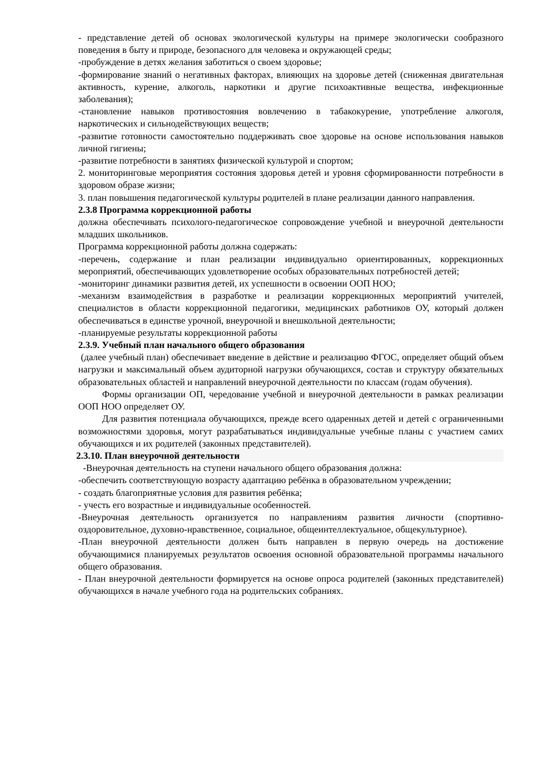- представление детей об основах экологической культуры на примере экологически сообразного поведения в быту и природе, безопасного для человека и окружающей среды;
-пробуждение в детях желания заботиться о своем здоровье;
-формирование знаний о негативных факторах, влияющих на здоровье детей (сниженная двигательная активность, курение, алкоголь, наркотики и другие психоактивные вещества, инфекционные заболевания);
-становление навыков противостояния вовлечению в табакокурение, употребление алкоголя, наркотических и сильнодействующих веществ;
-развитие готовности самостоятельно поддерживать свое здоровье на основе использования навыков личной гигиены;
-развитие потребности в занятиях физической культурой и спортом;
2. мониторинговые мероприятия состояния здоровья детей и уровня сформированности потребности в здоровом образе жизни;
3. план повышения педагогической культуры родителей в плане реализации данного направления.
2.3.8 Программа коррекционной работы
должна обеспечивать психолого-педагогическое сопровождение учебной и внеурочной деятельности младших школьников.
Программа коррекционной работы должна содержать:
-перечень, содержание и план реализации индивидуально ориентированных, коррекционных мероприятий, обеспечивающих удовлетворение особых образовательных потребностей детей;
-мониторинг динамики развития детей, их успешности в освоении ООП НОО;
-механизм взаимодействия в разработке и реализации коррекционных мероприятий учителей, специалистов в области коррекционной педагогики, медицинских работников ОУ, который должен обеспечиваться в единстве урочной, внеурочной и внешкольной деятельности;
-планируемые результаты коррекционной работы
2.3.9. Учебный план начального общего образования
(далее учебный план) обеспечивает введение в действие и реализацию ФГОС, определяет общий объем нагрузки и максимальный объем аудиторной нагрузки обучающихся, состав и структуру обязательных образовательных областей и направлений внеурочной деятельности по классам (годам обучения).
Формы организации ОП, чередование учебной и внеурочной деятельности в рамках реализации ООП НОО определяет ОУ.
Для развития потенциала обучающихся, прежде всего одаренных детей и детей с ограниченными возможностями здоровья, могут разрабатываться индивидуальные учебные планы с участием самих обучающихся и их родителей (законных представителей).
2.3.10. План внеурочной деятельности
-Внеурочная деятельность на ступени начального общего образования должна:
-обеспечить соответствующую возрасту адаптацию ребёнка в образовательном учреждении;
- создать благоприятные условия для развития ребёнка;
- учесть его возрастные и индивидуальные особенностей.
-Внеурочная деятельность организуется по направлениям развития личности (спортивно-оздоровительное, духовно-нравственное, социальное, общеинтеллектуальное, общекультурное).
-План внеурочной деятельности должен быть направлен в первую очередь на достижение обучающимися планируемых результатов освоения основной образовательной программы начального общего образования.
- План внеурочной деятельности формируется на основе опроса родителей (законных представителей) обучающихся в начале учебного года на родительских собраниях.